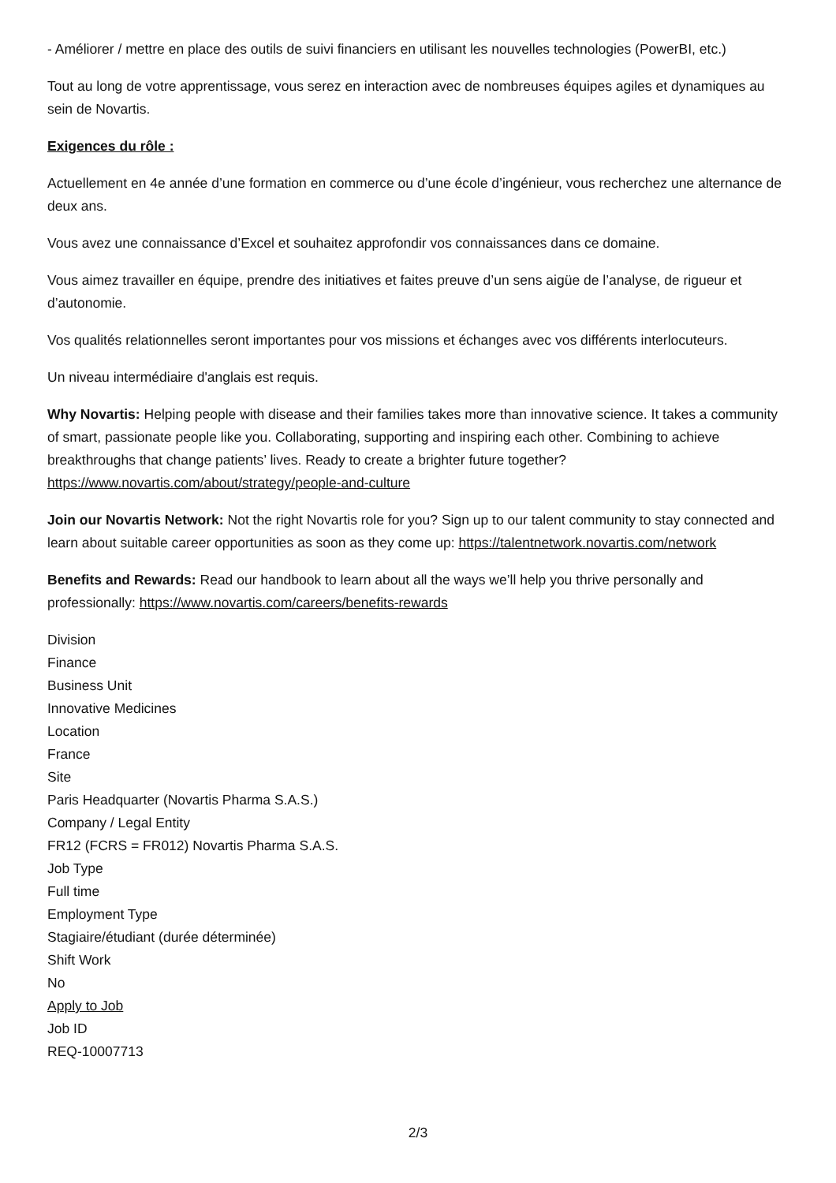- Améliorer / mettre en place des outils de suivi financiers en utilisant les nouvelles technologies (PowerBI, etc.)
Tout au long de votre apprentissage, vous serez en interaction avec de nombreuses équipes agiles et dynamiques au sein de Novartis.
Exigences du rôle :
Actuellement en 4e année d’une formation en commerce ou d’une école d’ingénieur, vous recherchez une alternance de deux ans.
Vous avez une connaissance d’Excel et souhaitez approfondir vos connaissances dans ce domaine.
Vous aimez travailler en équipe, prendre des initiatives et faites preuve d’un sens aigüe de l’analyse, de rigueur et d’autonomie.
Vos qualités relationnelles seront importantes pour vos missions et échanges avec vos différents interlocuteurs.
Un niveau intermédiaire d'anglais est requis.
Why Novartis: Helping people with disease and their families takes more than innovative science. It takes a community of smart, passionate people like you. Collaborating, supporting and inspiring each other. Combining to achieve breakthroughs that change patients’ lives. Ready to create a brighter future together? https://www.novartis.com/about/strategy/people-and-culture
Join our Novartis Network: Not the right Novartis role for you? Sign up to our talent community to stay connected and learn about suitable career opportunities as soon as they come up: https://talentnetwork.novartis.com/network
Benefits and Rewards: Read our handbook to learn about all the ways we’ll help you thrive personally and professionally: https://www.novartis.com/careers/benefits-rewards
Division
Finance
Business Unit
Innovative Medicines
Location
France
Site
Paris Headquarter (Novartis Pharma S.A.S.)
Company / Legal Entity
FR12 (FCRS = FR012) Novartis Pharma S.A.S.
Job Type
Full time
Employment Type
Stagiaire/étudiant (durée déterminée)
Shift Work
No
Apply to Job
Job ID
REQ-10007713
2/3